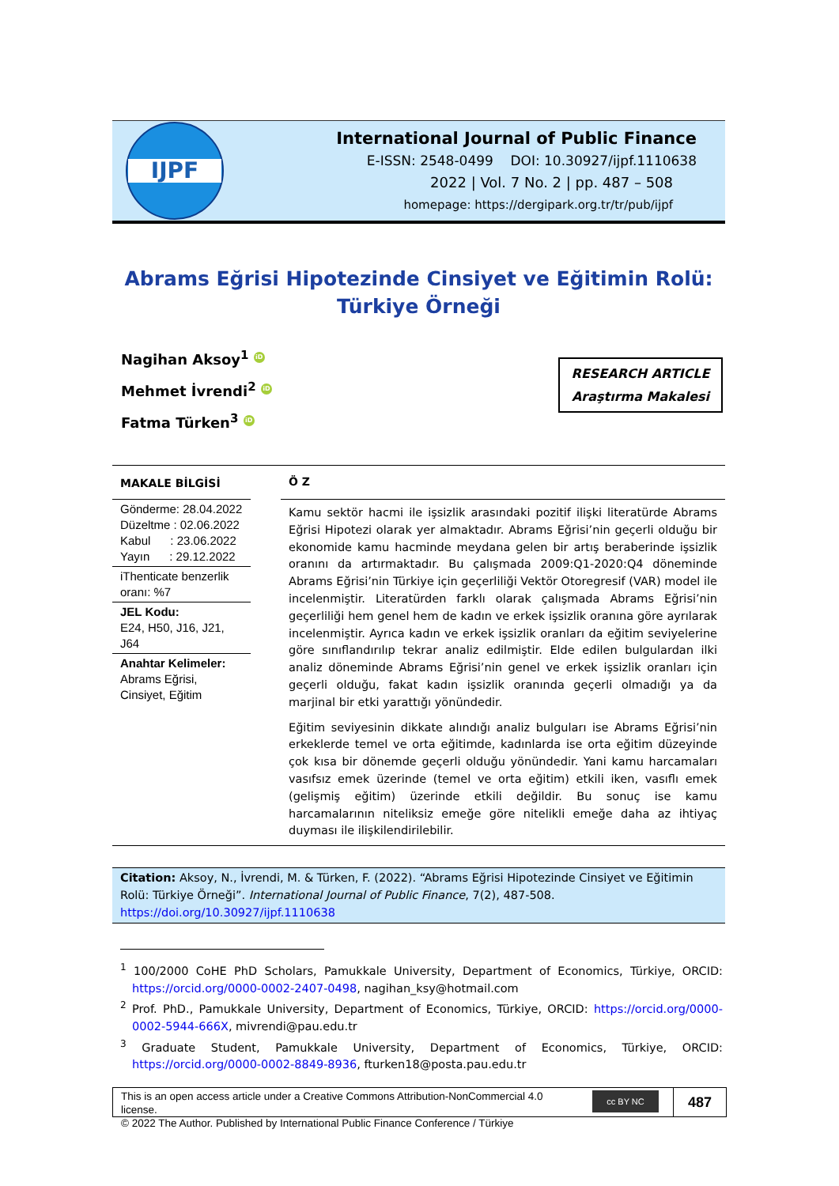IJPF
International Journal of Public Finance
E-ISSN: 2548-0499 DOI: 10.30927/ijpf.1110638
2022 | Vol. 7 No. 2 | pp. 487 – 508
homepage: https://dergipark.org.tr/tr/pub/ijpf
Abrams Eğrisi Hipotezinde Cinsiyet ve Eğitimin Rolü:
Türkiye Örneği
Nagihan Aksoy<sup>1</sup> iD
Mehmet İvrendi<sup>2</sup> iD
Fatma Türken<sup>3</sup> iD
RESEARCH ARTICLE
Araştırma Makalesi
MAKALE BİLGİSİ
Gönderme: 28.04.2022
Düzeltme : 02.06.2022
Kabul : 23.06.2022
Yayın : 29.12.2022
iThenticate benzerlik oranı: %7
JEL Kodu:
E24, H50, J16, J21, J64
Anahtar Kelimeler:
Abrams Eğrisi, Cinsiyet, Eğitim
Ö Z
Kamu sektör hacmi ile işsizlik arasındaki pozitif ilişki literatürde Abrams Eğrisi Hipotezi olarak yer almaktadır. Abrams Eğrisi’nin geçerli olduğu bir ekonomide kamu hacminde meydana gelen bir artış beraberinde işsizlik oranını da artırmaktadır. Bu çalışmada 2009:Q1-2020:Q4 döneminde Abrams Eğrisi’nin Türkiye için geçerliliği Vektör Otoregresif (VAR) model ile incelenmiştir. Literatürden farklı olarak çalışmada Abrams Eğrisi’nin geçerliliği hem genel hem de kadın ve erkek işsizlik oranına göre ayrılarak incelenmiştir. Ayrıca kadın ve erkek işsizlik oranları da eğitim seviyelerine göre sınıflandırılıp tekrar analiz edilmiştir. Elde edilen bulgulardan ilki analiz döneminde Abrams Eğrisi’nin genel ve erkek işsizlik oranları için geçerli olduğu, fakat kadın işsizlik oranında geçerli olmadığı ya da marjinal bir etki yarattığı yönündedir.
Eğitim seviyesinin dikkate alındığı analiz bulguları ise Abrams Eğrisi’nin erkeklerde temel ve orta eğitimde, kadınlarda ise orta eğitim düzeyinde çok kısa bir dönemde geçerli olduğu yönündedir. Yani kamu harcamaları vasıfsız emek üzerinde (temel ve orta eğitim) etkili iken, vasıflı emek (gelişmiş eğitim) üzerinde etkili değildir. Bu sonuç ise kamu harcamalarının niteliksiz emeğe göre nitelikli emeğe daha az ihtiyaç duyması ile ilişkilendirilebilir.
Citation: Aksoy, N., İvrendi, M. & Türken, F. (2022). “Abrams Eğrisi Hipotezinde Cinsiyet ve Eğitimin Rolü: Türkiye Örneği”. International Journal of Public Finance, 7(2), 487-508. https://doi.org/10.30927/ijpf.1110638
<sup>1</sup> 100/2000 CoHE PhD Scholars, Pamukkale University, Department of Economics, Türkiye, ORCID: https://orcid.org/0000-0002-2407-0498, nagihan_ksy@hotmail.com
<sup>2</sup> Prof. PhD., Pamukkale University, Department of Economics, Türkiye, ORCID: https://orcid.org/0000-0002-5944-666X, mivrendi@pau.edu.tr
<sup>3</sup> Graduate Student, Pamukkale University, Department of Economics, Türkiye, ORCID: https://orcid.org/0000-0002-8849-8936, fturken18@posta.pau.edu.tr
This is an open access article under a Creative Commons Attribution-NonCommercial 4.0 license.
© 2022 The Author. Published by International Public Finance Conference / Türkiye
cc BY NC
487